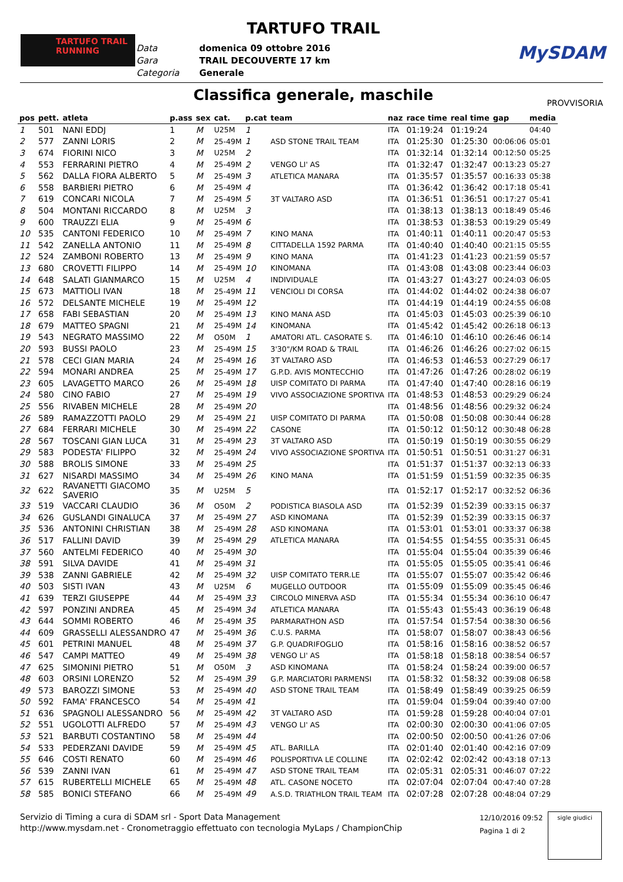TARTUFO TRAIL
TARTUFO TRAIL
RUNNING
Data domenica 09 ottobre 2016
Gara TRAIL DECOUVERTE 17 km
Categoria Generale
MySDAM
Classifica generale, maschile PROVVISORIA
| pos | pett. | atleta | p.ass | sex | cat. | p.cat | team | naz | race time | real time | gap | media |
| --- | --- | --- | --- | --- | --- | --- | --- | --- | --- | --- | --- | --- |
| 1 | 501 | NANI EDDJ | 1 | M | U25M | 1 | | ITA | 01:19:24 | 01:19:24 | | 04:40 |
| 2 | 577 | ZANNI LORIS | 2 | M | 25-49M | 1 | ASD STONE TRAIL TEAM | ITA | 01:25:30 | 01:25:30 | 00:06:06 | 05:01 |
| 3 | 674 | FIORINI NICO | 3 | M | U25M | 2 | | ITA | 01:32:14 | 01:32:14 | 00:12:50 | 05:25 |
| 4 | 553 | FERRARINI PIETRO | 4 | M | 25-49M | 2 | VENGO LI' AS | ITA | 01:32:47 | 01:32:47 | 00:13:23 | 05:27 |
| 5 | 562 | DALLA FIORA ALBERTO | 5 | M | 25-49M | 3 | ATLETICA MANARA | ITA | 01:35:57 | 01:35:57 | 00:16:33 | 05:38 |
| 6 | 558 | BARBIERI PIETRO | 6 | M | 25-49M | 4 | | ITA | 01:36:42 | 01:36:42 | 00:17:18 | 05:41 |
| 7 | 619 | CONCARI NICOLA | 7 | M | 25-49M | 5 | 3T VALTARO ASD | ITA | 01:36:51 | 01:36:51 | 00:17:27 | 05:41 |
| 8 | 504 | MONTANI RICCARDO | 8 | M | U25M | 3 | | ITA | 01:38:13 | 01:38:13 | 00:18:49 | 05:46 |
| 9 | 600 | TRAUZZI ELIA | 9 | M | 25-49M | 6 | | ITA | 01:38:53 | 01:38:53 | 00:19:29 | 05:49 |
| 10 | 535 | CANTONI FEDERICO | 10 | M | 25-49M | 7 | KINO MANA | ITA | 01:40:11 | 01:40:11 | 00:20:47 | 05:53 |
| 11 | 542 | ZANELLA ANTONIO | 11 | M | 25-49M | 8 | CITTADELLA 1592 PARMA | ITA | 01:40:40 | 01:40:40 | 00:21:15 | 05:55 |
| 12 | 524 | ZAMBONI ROBERTO | 13 | M | 25-49M | 9 | KINO MANA | ITA | 01:41:23 | 01:41:23 | 00:21:59 | 05:57 |
| 13 | 680 | CROVETTI FILIPPO | 14 | M | 25-49M | 10 | KINOMANA | ITA | 01:43:08 | 01:43:08 | 00:23:44 | 06:03 |
| 14 | 648 | SALATI GIANMARCO | 15 | M | U25M | 4 | INDIVIDUALE | ITA | 01:43:27 | 01:43:27 | 00:24:03 | 06:05 |
| 15 | 673 | MATTIOLI IVAN | 18 | M | 25-49M | 11 | VENCIOLI DI CORSA | ITA | 01:44:02 | 01:44:02 | 00:24:38 | 06:07 |
| 16 | 572 | DELSANTE MICHELE | 19 | M | 25-49M | 12 | | ITA | 01:44:19 | 01:44:19 | 00:24:55 | 06:08 |
| 17 | 658 | FABI SEBASTIAN | 20 | M | 25-49M | 13 | KINO MANA ASD | ITA | 01:45:03 | 01:45:03 | 00:25:39 | 06:10 |
| 18 | 679 | MATTEO SPAGNI | 21 | M | 25-49M | 14 | KINOMANA | ITA | 01:45:42 | 01:45:42 | 00:26:18 | 06:13 |
| 19 | 543 | NEGRATO MASSIMO | 22 | M | O50M | 1 | AMATORI ATL. CASORATE S. | ITA | 01:46:10 | 01:46:10 | 00:26:46 | 06:14 |
| 20 | 593 | BUSSI PAOLO | 23 | M | 25-49M | 15 | 3'30"/KM ROAD & TRAIL | ITA | 01:46:26 | 01:46:26 | 00:27:02 | 06:15 |
| 21 | 578 | CECI GIAN MARIA | 24 | M | 25-49M | 16 | 3T VALTARO ASD | ITA | 01:46:53 | 01:46:53 | 00:27:29 | 06:17 |
| 22 | 594 | MONARI ANDREA | 25 | M | 25-49M | 17 | G.P.D. AVIS MONTECCHIO | ITA | 01:47:26 | 01:47:26 | 00:28:02 | 06:19 |
| 23 | 605 | LAVAGETTO MARCO | 26 | M | 25-49M | 18 | UISP COMITATO DI PARMA | ITA | 01:47:40 | 01:47:40 | 00:28:16 | 06:19 |
| 24 | 580 | CINO FABIO | 27 | M | 25-49M | 19 | VIVO ASSOCIAZIONE SPORTIVA | ITA | 01:48:53 | 01:48:53 | 00:29:29 | 06:24 |
| 25 | 556 | RIVABEN MICHELE | 28 | M | 25-49M | 20 | | ITA | 01:48:56 | 01:48:56 | 00:29:32 | 06:24 |
| 26 | 589 | RAMAZZOTTI PAOLO | 29 | M | 25-49M | 21 | UISP COMITATO DI PARMA | ITA | 01:50:08 | 01:50:08 | 00:30:44 | 06:28 |
| 27 | 684 | FERRARI MICHELE | 30 | M | 25-49M | 22 | CASONE | ITA | 01:50:12 | 01:50:12 | 00:30:48 | 06:28 |
| 28 | 567 | TOSCANI GIAN LUCA | 31 | M | 25-49M | 23 | 3T VALTARO ASD | ITA | 01:50:19 | 01:50:19 | 00:30:55 | 06:29 |
| 29 | 583 | PODESTA' FILIPPO | 32 | M | 25-49M | 24 | VIVO ASSOCIAZIONE SPORTIVA | ITA | 01:50:51 | 01:50:51 | 00:31:27 | 06:31 |
| 30 | 588 | BROLIS SIMONE | 33 | M | 25-49M | 25 | | ITA | 01:51:37 | 01:51:37 | 00:32:13 | 06:33 |
| 31 | 627 | NISARDI MASSIMO | 34 | M | 25-49M | 26 | KINO MANA | ITA | 01:51:59 | 01:51:59 | 00:32:35 | 06:35 |
| 32 | 622 | RAVANETTI GIACOMO SAVERIO | 35 | M | U25M | 5 | | ITA | 01:52:17 | 01:52:17 | 00:32:52 | 06:36 |
| 33 | 519 | VACCARI CLAUDIO | 36 | M | O50M | 2 | PODISTICA BIASOLA ASD | ITA | 01:52:39 | 01:52:39 | 00:33:15 | 06:37 |
| 34 | 626 | GUSLANDI GINALUCA | 37 | M | 25-49M | 27 | ASD KINOMANA | ITA | 01:52:39 | 01:52:39 | 00:33:15 | 06:37 |
| 35 | 536 | ANTONINI CHRISTIAN | 38 | M | 25-49M | 28 | ASD KINOMANA | ITA | 01:53:01 | 01:53:01 | 00:33:37 | 06:38 |
| 36 | 517 | FALLINI DAVID | 39 | M | 25-49M | 29 | ATLETICA MANARA | ITA | 01:54:55 | 01:54:55 | 00:35:31 | 06:45 |
| 37 | 560 | ANTELMI FEDERICO | 40 | M | 25-49M | 30 | | ITA | 01:55:04 | 01:55:04 | 00:35:39 | 06:46 |
| 38 | 591 | SILVA DAVIDE | 41 | M | 25-49M | 31 | | ITA | 01:55:05 | 01:55:05 | 00:35:41 | 06:46 |
| 39 | 538 | ZANNI GABRIELE | 42 | M | 25-49M | 32 | UISP COMITATO TERR.LE | ITA | 01:55:07 | 01:55:07 | 00:35:42 | 06:46 |
| 40 | 503 | SISTI IVAN | 43 | M | U25M | 6 | MUGELLO OUTDOOR | ITA | 01:55:09 | 01:55:09 | 00:35:45 | 06:46 |
| 41 | 639 | TERZI GIUSEPPE | 44 | M | 25-49M | 33 | CIRCOLO MINERVA ASD | ITA | 01:55:34 | 01:55:34 | 00:36:10 | 06:47 |
| 42 | 597 | PONZINI ANDREA | 45 | M | 25-49M | 34 | ATLETICA MANARA | ITA | 01:55:43 | 01:55:43 | 00:36:19 | 06:48 |
| 43 | 644 | SOMMI ROBERTO | 46 | M | 25-49M | 35 | PARMARATHON ASD | ITA | 01:57:54 | 01:57:54 | 00:38:30 | 06:56 |
| 44 | 609 | GRASSELLI ALESSANDRO | 47 | M | 25-49M | 36 | C.U.S. PARMA | ITA | 01:58:07 | 01:58:07 | 00:38:43 | 06:56 |
| 45 | 601 | PETRINI MANUEL | 48 | M | 25-49M | 37 | G.P. QUADRIFOGLIO | ITA | 01:58:16 | 01:58:16 | 00:38:52 | 06:57 |
| 46 | 547 | CAMPI MATTEO | 49 | M | 25-49M | 38 | VENGO LI' AS | ITA | 01:58:18 | 01:58:18 | 00:38:54 | 06:57 |
| 47 | 625 | SIMONINI PIETRO | 51 | M | O50M | 3 | ASD KINOMANA | ITA | 01:58:24 | 01:58:24 | 00:39:00 | 06:57 |
| 48 | 603 | ORSINI LORENZO | 52 | M | 25-49M | 39 | G.P. MARCIATORI PARMENSI | ITA | 01:58:32 | 01:58:32 | 00:39:08 | 06:58 |
| 49 | 573 | BAROZZI SIMONE | 53 | M | 25-49M | 40 | ASD STONE TRAIL TEAM | ITA | 01:58:49 | 01:58:49 | 00:39:25 | 06:59 |
| 50 | 592 | FAMA' FRANCESCO | 54 | M | 25-49M | 41 | | ITA | 01:59:04 | 01:59:04 | 00:39:40 | 07:00 |
| 51 | 636 | SPAGNOLI ALESSANDRO | 56 | M | 25-49M | 42 | 3T VALTARO ASD | ITA | 01:59:28 | 01:59:28 | 00:40:04 | 07:01 |
| 52 | 551 | UGOLOTTI ALFREDO | 57 | M | 25-49M | 43 | VENGO LI' AS | ITA | 02:00:30 | 02:00:30 | 00:41:06 | 07:05 |
| 53 | 521 | BARBUTI COSTANTINO | 58 | M | 25-49M | 44 | | ITA | 02:00:50 | 02:00:50 | 00:41:26 | 07:06 |
| 54 | 533 | PEDERZANI DAVIDE | 59 | M | 25-49M | 45 | ATL. BARILLA | ITA | 02:01:40 | 02:01:40 | 00:42:16 | 07:09 |
| 55 | 646 | COSTI RENATO | 60 | M | 25-49M | 46 | POLISPORTIVA LE COLLINE | ITA | 02:02:42 | 02:02:42 | 00:43:18 | 07:13 |
| 56 | 539 | ZANNI IVAN | 61 | M | 25-49M | 47 | ASD STONE TRAIL TEAM | ITA | 02:05:31 | 02:05:31 | 00:46:07 | 07:22 |
| 57 | 615 | RUBERTELLI MICHELE | 65 | M | 25-49M | 48 | ATL. CASONE NOCETO | ITA | 02:07:04 | 02:07:04 | 00:47:40 | 07:28 |
| 58 | 585 | BONICI STEFANO | 66 | M | 25-49M | 49 | A.S.D. TRIATHLON TRAIL TEAM | ITA | 02:07:28 | 02:07:28 | 00:48:04 | 07:29 |
Servizio di Timing a cura di SDAM srl - Sport Data Management
http://www.mysdam.net - Cronometraggio effettuato con tecnologia MyLaps / ChampionChip
12/10/2016 09:52
Pagina 1 di 2
sigle giudici